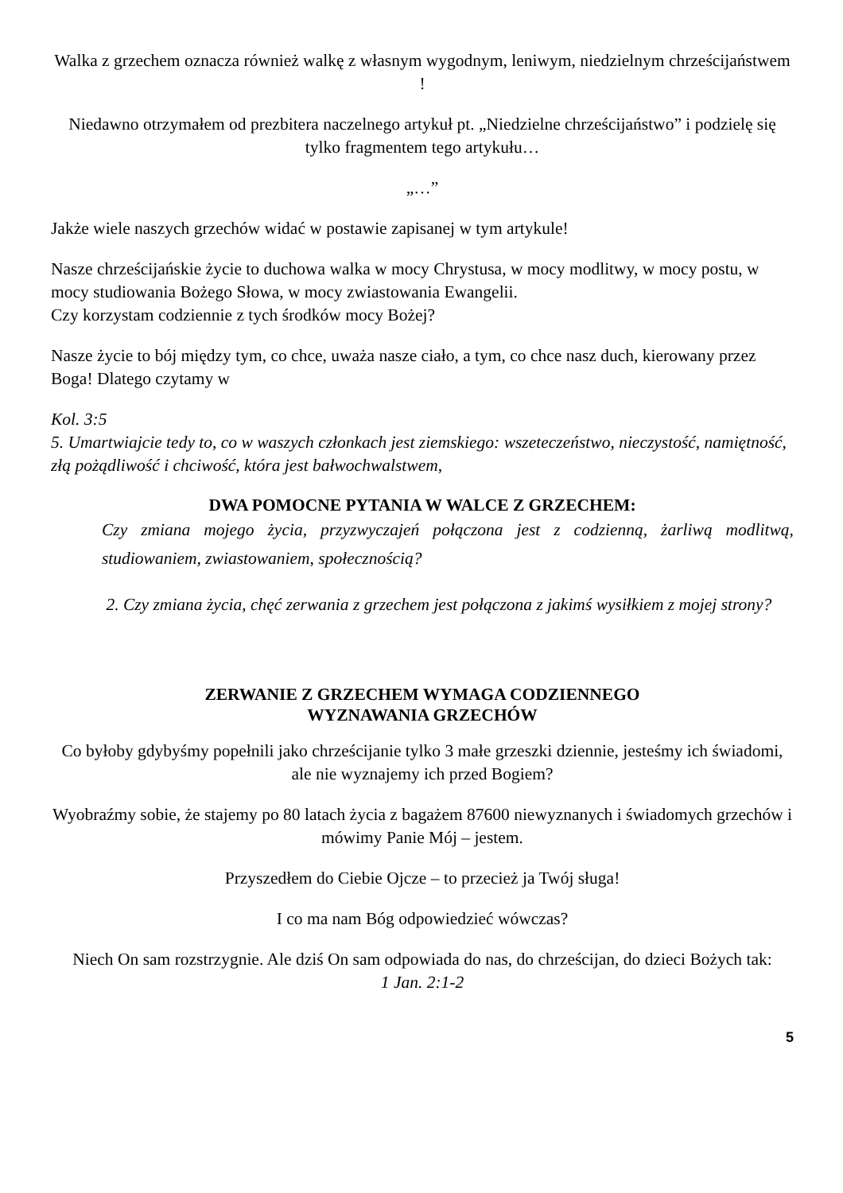Walka z grzechem oznacza również walkę z własnym wygodnym, leniwym, niedzielnym chrześcijaństwem !
Niedawno otrzymałem od prezbitera naczelnego artykuł pt. „Niedzielne chrześcijaństwo” i podzielę się tylko fragmentem tego artykułu…
„…”
Jakże wiele naszych grzechów widać w postawie zapisanej w tym artykule!
Nasze chrześcijańskie życie to duchowa walka w mocy Chrystusa, w mocy modlitwy, w mocy postu, w mocy studiowania Bożego Słowa, w mocy zwiastowania Ewangelii.
Czy korzystam codziennie z tych środków mocy Bożej?
Nasze życie to bój między tym, co chce, uważa nasze ciało, a tym, co chce nasz duch, kierowany przez Boga! Dlatego czytamy w
Kol. 3:5
5. Umartwiajcie tedy to, co w waszych członkach jest ziemskiego: wszeteczeństwo, nieczystość, namiętność, złą pożądliwość i chciwość, która jest bałwochwalstwem,
DWA POMOCNE PYTANIA W WALCE Z GRZECHEM:
Czy zmiana mojego życia, przyzwyczajeń połączona jest z codzienną, żarliwą modlitwą, studiowaniem, zwiastowaniem, społecznością?
2. Czy zmiana życia, chęć zerwania z grzechem jest połączona z jakimś wysiłkiem z mojej strony?
ZERWANIE Z GRZECHEM WYMAGA CODZIENNEGO
WYZNAWANIA GRZECHÓW
Co byłoby gdybyśmy popełnili jako chrześcijanie tylko 3 małe grzeszki dziennie, jesteśmy ich świadomi, ale nie wyznajemy ich przed Bogiem?
Wyobraźmy sobie, że stajemy po 80 latach życia z bagażem 87600 niewyznanych i świadomych grzechów i mówimy Panie Mój – jestem.
Przyszedłem do Ciebie Ojcze – to przecież ja Twój sługa!
I co ma nam Bóg odpowiedzieć wówczas?
Niech On sam rozstrzygnie. Ale dziś On sam odpowiada do nas, do chrześcijan, do dzieci Bożych tak:
1 Jan. 2:1-2
5